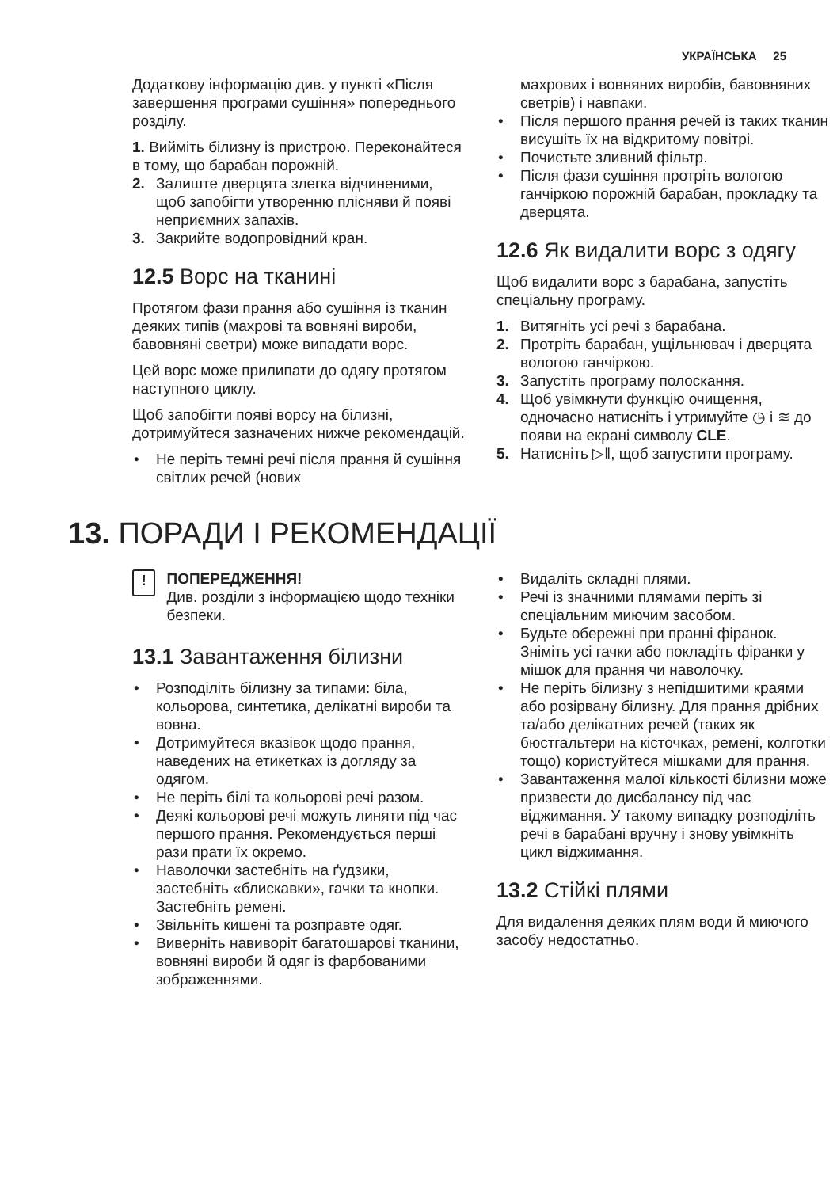УКРАЇНСЬКА 25
Додаткову інформацію див. у пункті «Після завершення програми сушіння» попереднього розділу.
1. Вийміть білизну із пристрою. Переконайтеся в тому, що барабан порожній.
2. Залиште дверцята злегка відчиненими, щоб запобігти утворенню плісняви й появі неприємних запахів.
3. Закрийте водопровідний кран.
12.5 Ворс на тканині
Протягом фази прання або сушіння із тканин деяких типів (махрові та вовняні вироби, бавовняні светри) може випадати ворс.
Цей ворс може прилипати до одягу протягом наступного циклу.
Щоб запобігти появі ворсу на білизні, дотримуйтеся зазначених нижче рекомендацій.
• Не періть темні речі після прання й сушіння світлих речей (нових
махрових і вовняних виробів, бавовняних светрів) і навпаки.
• Після першого прання речей із таких тканин висушіть їх на відкритому повітрі.
• Почистьте зливний фільтр.
• Після фази сушіння протріть вологою ганчіркою порожній барабан, прокладку та дверцята.
12.6 Як видалити ворс з одягу
Щоб видалити ворс з барабана, запустіть спеціальну програму.
1. Витягніть усі речі з барабана.
2. Протріть барабан, ущільнювач і дверцята вологою ганчіркою.
3. Запустіть програму полоскання.
4. Щоб увімкнути функцію очищення, одночасно натисніть і утримуйте ◷ і ≋ до появи на екрані символу CLE.
5. Натисніть ▷‖, щоб запустити програму.
13. ПОРАДИ І РЕКОМЕНДАЦІЇ
!
ПОПЕРЕДЖЕННЯ!
Див. розділи з інформацією щодо техніки безпеки.
13.1 Завантаження білизни
• Розподіліть білизну за типами: біла, кольорова, синтетика, делікатні вироби та вовна.
• Дотримуйтеся вказівок щодо прання, наведених на етикетках із догляду за одягом.
• Не періть білі та кольорові речі разом.
• Деякі кольорові речі можуть линяти під час першого прання. Рекомендується перші рази прати їх окремо.
• Наволочки застебніть на ґудзики, застебніть «блискавки», гачки та кнопки. Застебніть ремені.
• Звільніть кишені та розправте одяг.
• Виверніть навиворіт багатошарові тканини, вовняні вироби й одяг із фарбованими зображеннями.
• Видаліть складні плями.
• Речі із значними плямами періть зі спеціальним миючим засобом.
• Будьте обережні при пранні фіранок. Зніміть усі гачки або покладіть фіранки у мішок для прання чи наволочку.
• Не періть білизну з непідшитими краями або розірвану білизну. Для прання дрібних та/або делікатних речей (таких як бюстгальтери на кісточках, ремені, колготки тощо) користуйтеся мішками для прання.
• Завантаження малої кількості білизни може призвести до дисбалансу під час віджимання. У такому випадку розподіліть речі в барабані вручну і знову увімкніть цикл віджимання.
13.2 Стійкі плями
Для видалення деяких плям води й миючого засобу недостатньо.